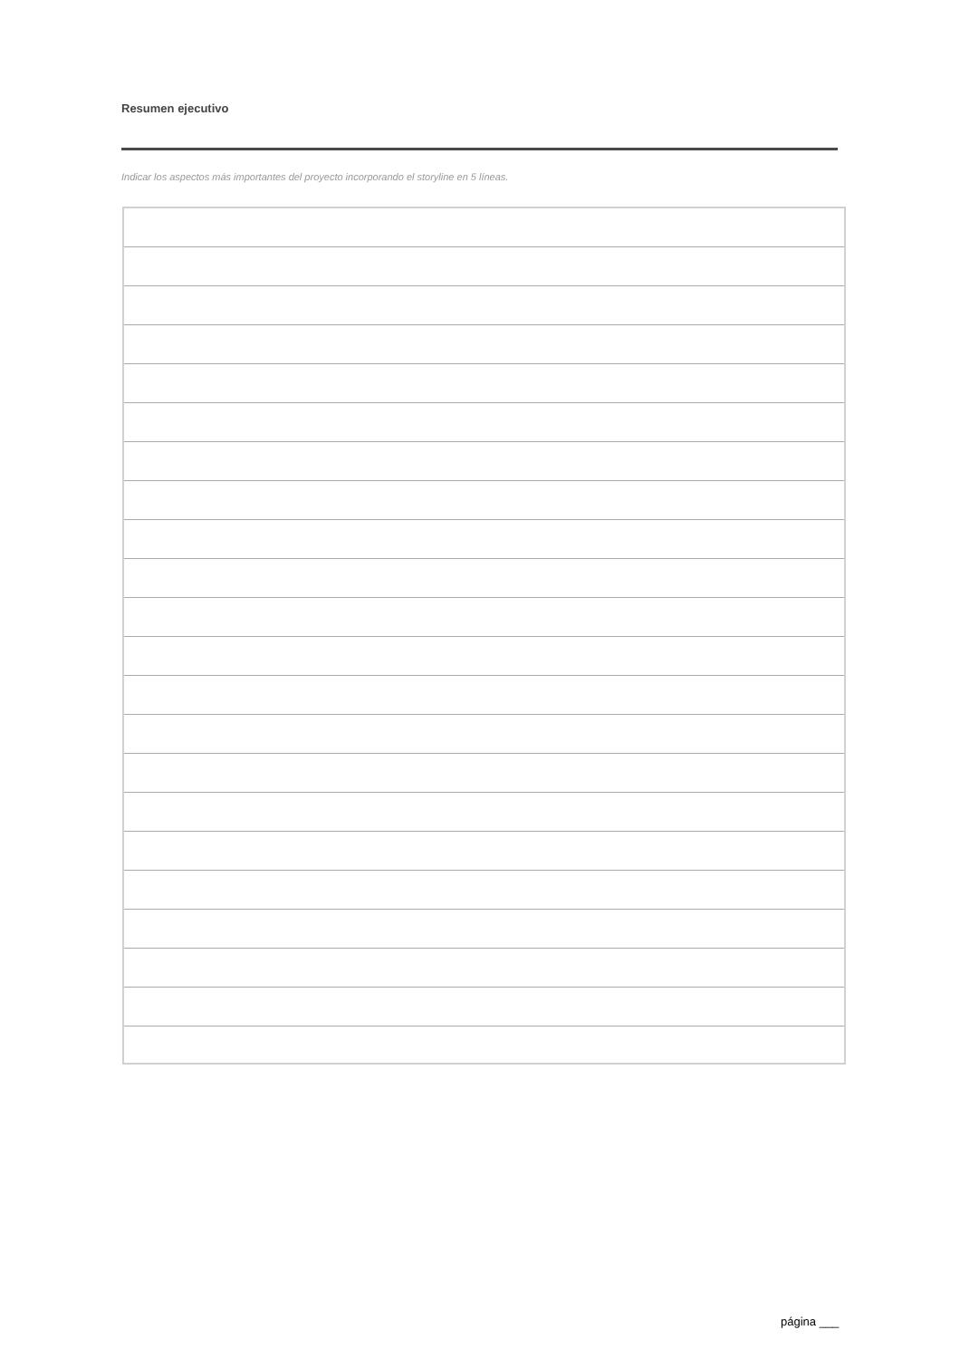Resumen ejecutivo
Indicar los aspectos más importantes del proyecto incorporando el storyline en 5 líneas.
página ___